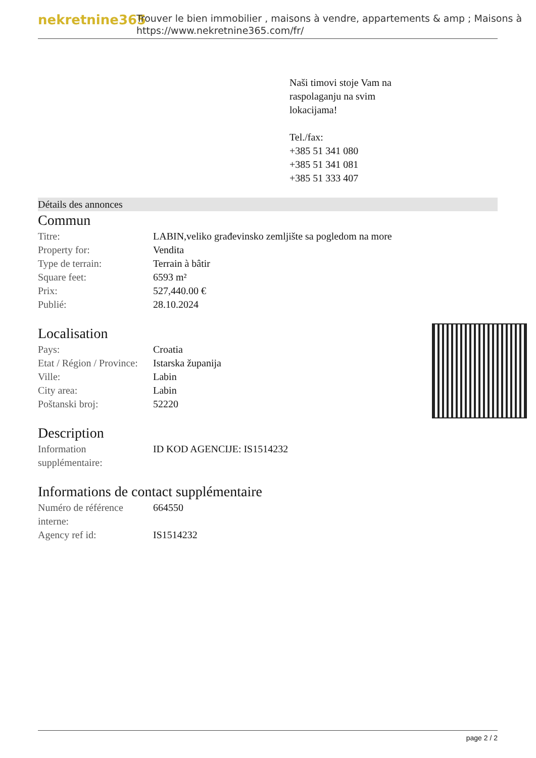nekretnine365
Trouver le bien immobilier , maisons à vendre, appartements & amp ; Maisons à
https://www.nekretnine365.com/fr/
Naši timovi stoje Vam na
raspolaganju na svim
lokacijama!
Tel./fax:
+385 51 341 080
+385 51 341 081
+385 51 333 407
Détails des annonces
Commun
| Titre: | LABIN,veliko građevinsko zemljište sa pogledom na more |
| Property for: | Vendita |
| Type de terrain: | Terrain à bâtir |
| Square feet: | 6593 m² |
| Prix: | 527,440.00 € |
| Publié: | 28.10.2024 |
Localisation
| Pays: | Croatia |
| Etat / Région / Province: | Istarska županija |
| Ville: | Labin |
| City area: | Labin |
| Poštanski broj: | 52220 |
Description
| Information supplémentaire: | ID KOD AGENCIJE: IS1514232 |
Informations de contact supplémentaire
| Numéro de référence interne: | 664550 |
| Agency ref id: | IS1514232 |
page 2 / 2